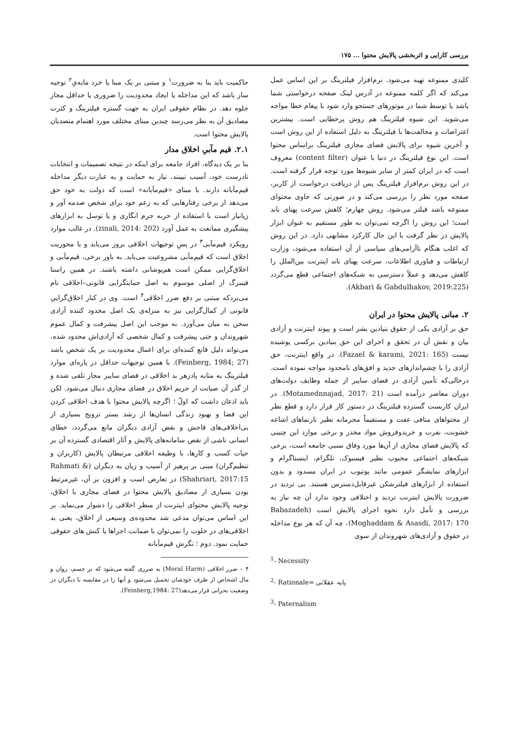بررسی کارایی و اثربخشی پالایش محتوا ... ۱۷۵
کلیدی ممنوعه تهیه می‌شود. نرم‌افزار فیلترینگ بر این اساس عمل می‌کند که اگر کلمه ممنوعه در آدرس لینک صفحه درخواستی شما باشد یا توسط شما در موتورهای جستجو وارد شود با پیغام خطا مواجه می‌شوید. این شیوه فیلترینگ هم روش پرخطایی است. بیشترین اعتراضات و مخالفت‌ها با فیلترینگ به دلیل استفاده از این روش است و آخرین شیوه برای پالایش فضای مجازی فیلترینگ براساس محتوا است. این نوع فیلترینگ در دنیا با عنوان (content filter) معروف است که در ایران کمتر از سایر شیوه‌ها مورد توجه قرار گرفته است. در این روش نرم‌افزار فیلترینگ پس از دریافت درخواست از کاربر، صفحه مورد نظر را بررسی می‌کند و در صورتی که حاوی محتوای ممنوعه باشد فیلتر می‌شود. روش چهارم؛ کاهش سرعت پهنای باند است؛ این روش را اگرچه نمی‌توان به طور مستقیم به عنوان ابزار پالایش در نظر گرفت با این حال کارکرد مشابهی دارد. در این روش که اغلب هنگام ناآرامی‌های سیاسی از آن استفاده می‌شود، وزارت ارتباطات و فناوری اطلاعات، سرعت پهنای باند اینترنت بین‌الملل را کاهش می‌دهد و عملاً دسترسی به شبکه‌های اجتماعی قطع می‌گردد (Akbari & Gabdulhakov, 2019:225).
۲. مبانی پالایش محتوا در ایران
حق بر آزادی یکی از حقوق بنیادین بشر است و پیوند اینترنت و آزادی بیان و نقش آن در تحقق و اجرای این حق بنیادین برکسی پوشیده نیست (Fazael & karami, 2021: 165). در واقع اینترنت، حق آزادی را با چشم‌اندازهای جدید و افق‌های نامحدود مواجه نموده است. درحالی‌که تأمین آزادی در فضای سایبر از جمله وظایف دولت‌های دوران معاصر درآمده است (Motamednnajad, 2017: 21). در ایران کاربست گسترده فیلترینگ در دستور کار قرار دارد و قطع نظر از محتواهای منافی عفت و مستقیماً مجرمانه نظیر تارنماهای اشاعه خشونت، نفرت و خریدوفروش مواد مخدر و برخی موارد این چنینی که پالایش فضای مجازی از آن‌ها مورد وفاق نسبی جامعه است، برخی شبکه‌های اجتماعی محبوب نظیر فیسبوک، تلگرام، اینستاگرام و ابزارهای نمایشگر عمومی مانند یوتیوب در ایران مسدود و بدون استفاده از ابزارهای فیلترشکن غیرقابل‌دسترس هستند. بی تردید در ضرورت پالایش اینترنت تردید و اختلافی وجود ندارد آن چه نیاز به بررسی و تأمل دارد نحوه اجرای پالایش است (Babazadeh Moghaddam & Asasdi, 2017: 170)، چه آن که هر نوع مداخله در حقوق و آزادی‌های شهروندان از سوی
<sup>1</sup>- Necessity
<sup>2</sup>- Rationale= پایه عقلانی
<sup>3</sup>- Paternalism
حاکمیت باید بنا به ضرورت<sup>۱</sup> و مبتنی بر یک مبنا یا خرد مایه‌یِ<sup>۲</sup> توجیه ساز باشد که این مداخله یا ایجاد محدودیت را ضروری یا حداقل مجاز جلوه دهد. در نظام حقوقی ایران به جهت گستره فیلترینگ و کثرت مصادیق آن به نظر می‌رسد چندین مبنای مختلف مورد اهتمام متصدیان پالایش محتوا است.
۲.۱. قیم مآبیِ اخلاق مدار
بنا بر یک دیدگاه، افراد جامعه برای اینکه در نتیجه تصمیمات و انتخابات نادرست خود، آسیب نبینند، نیاز به حمایت و به عبارت دیگر مداخله قیم‌مآبانه دارند. با مبنای «قیم‌مآبانه» است که دولت به خود حق می‌دهد از برخی رفتارهایی که به زعم خود برای شخص صدمه آور و زیانبار است با استفاده از حربه جرم انگاری و یا توسل به ابزارهای پیشگیری ممانعت به عمل آورد (zinali, 2014: 202). در غالب موارد رویکرد قیم‌مآبی<sup>۳</sup> در پسِ توجیهات اخلاقی بروز می‌یابد و با محوریت اخلاق است که قیم‌مآبی مشروعیت می‌یابد. به باور برخی، قیم‌مآبی و اخلاق‌گرایی ممکن است هم‌پوشانی داشته باشند. در همین راستا فینبرگ از اصلی موسوم به اصل حمایتگرایی قانونی–اخلاقی نام می‌بردکه مبتنی بر دفع ضرر اخلاقی<sup>۴</sup> است. وی در کنار اخلاق‌گراییِ قانونی از کمال‌گرایی نیز به منزله‌ی یک اصل محدود کننده آزادی سخن به میان می‌آورد. به موجب این اصل پیشرفت و کمال عموم شهروندان و حتی پیشرفت و کمال شخصی که آزادی‌اش محدود شده، می‌تواند دلیل قانع کننده‌ای برای اعمال محدودیت بر یک شخص باشد (Feinberg, 1984; 27). با همین توجیهات حداقل در پاره‌ای موارد فیلترینگ به مثابه پادزهر بد اخلاقی در فضای سایبر مجاز تلقی شده و از گذر آن صیانت از حریم اخلاق در فضای مجازی دنبال می‌شود. لکن باید اذعان داشت که اولّ ؛ اگرچه پالایش محتوا با هدف اخلاقی کردن این فضا و بهبود زندگی انسان‌ها از رشد بستر ترویج بسیاری از بی‌اخلاقی‌های فاحش و نقض آزادی دیگران مانع می‌گردد، خطای انسانی ناشی از نقص سامانه‌های پالایش و آثار اقتصادی گسترده آن بر حیات کسب و کارها، با وظیفه اخلاقی مرتبطان پالایش (کاربران و تنظیم‌گران) مبنی بر پرهیز از آسیب و زیان به دیگران (Rahmati & Shahriari, 2017:15) در تعارض است و افزون بر آن، غیرمرتبط بودن بسیاری از مصادیق پالایش محتوا در فضای مجازی با اخلاق، توجیه پالایش محتوای اینترنت از منظر اخلاقی را دشوار می‌نماید. بر این اساس می‌توان مدعی شد محدوده‌ی وسیعی از اخلاق، یعنی بد اخلاقی‌های در خلوت را نمی‌توان با ضمانت اجراها یا کنش های حقوقی حمایت نمود. دوم ؛ نگرش قیم‌مآبانه
۴ – ضرر اخلاقی (Moral Harm) به ضرری گفته می‌شود که بر جسم، روان و مال اشخاص از طرف خودشان تحمیل می‌شود و آنها را در مقایسه با دیگران در وضعیت بحرانی قرار می‌دهد(Feinberg,1984: 27).